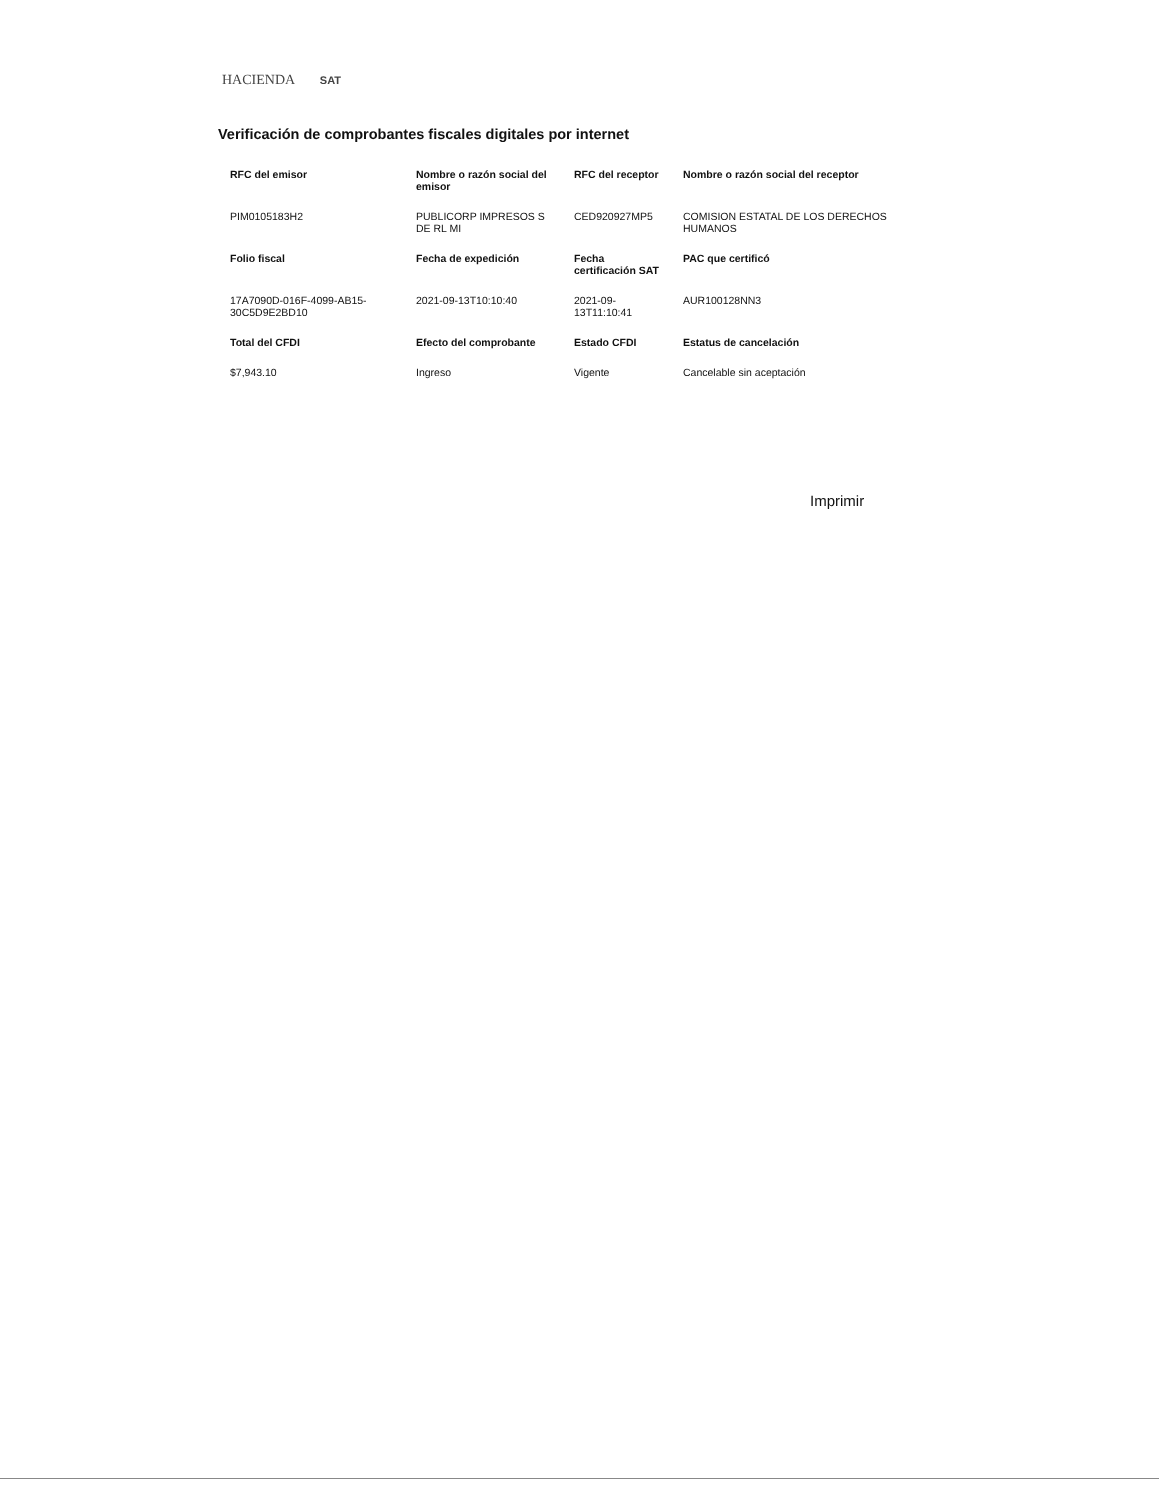HACIENDA SAT
Verificación de comprobantes fiscales digitales por internet
| RFC del emisor | Nombre o razón social del emisor | RFC del receptor | Nombre o razón social del receptor |
| --- | --- | --- | --- |
| PIM0105183H2 | PUBLICORP IMPRESOS S DE RL MI | CED920927MP5 | COMISION ESTATAL DE LOS DERECHOS HUMANOS |
| Folio fiscal | Fecha de expedición | Fecha certificación SAT | PAC que certificó |
| 17A7090D-016F-4099-AB15-30C5D9E2BD10 | 2021-09-13T10:10:40 | 2021-09-13T11:10:41 | AUR100128NN3 |
| Total del CFDI | Efecto del comprobante | Estado CFDI | Estatus de cancelación |
| $7,943.10 | Ingreso | Vigente | Cancelable sin aceptación |
Imprimir